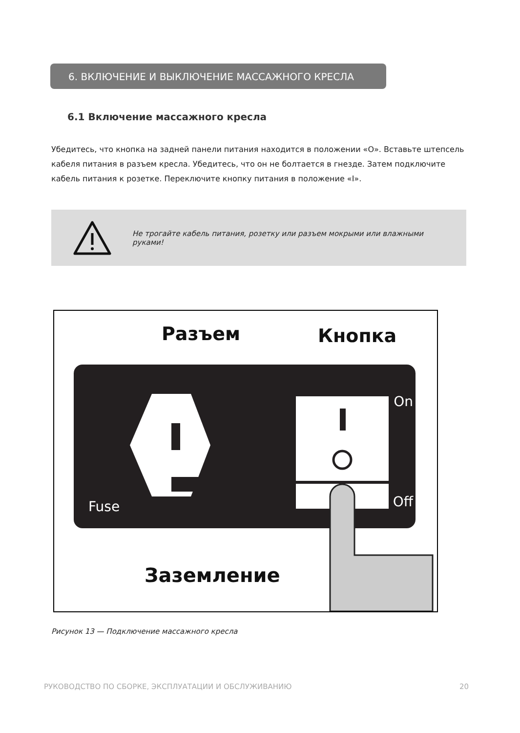6. ВКЛЮЧЕНИЕ И ВЫКЛЮЧЕНИЕ МАССАЖНОГО КРЕСЛА
6.1 Включение массажного кресла
Убедитесь, что кнопка на задней панели питания находится в положении «O». Вставьте штепсель кабеля питания в разъем кресла. Убедитесь, что он не болтается в гнезде. Затем подключите кабель питания к розетке. Переключите кнопку питания в положение «I».
Не трогайте кабель питания, розетку или разъем мокрыми или влажными руками!
Разъем
Кнопка
On
Off
Fuse
Заземление
Рисунок 13 — Подключение массажного кресла
РУКОВОДСТВО ПО СБОРКЕ, ЭКСПЛУАТАЦИИ И ОБСЛУЖИВАНИЮ 20